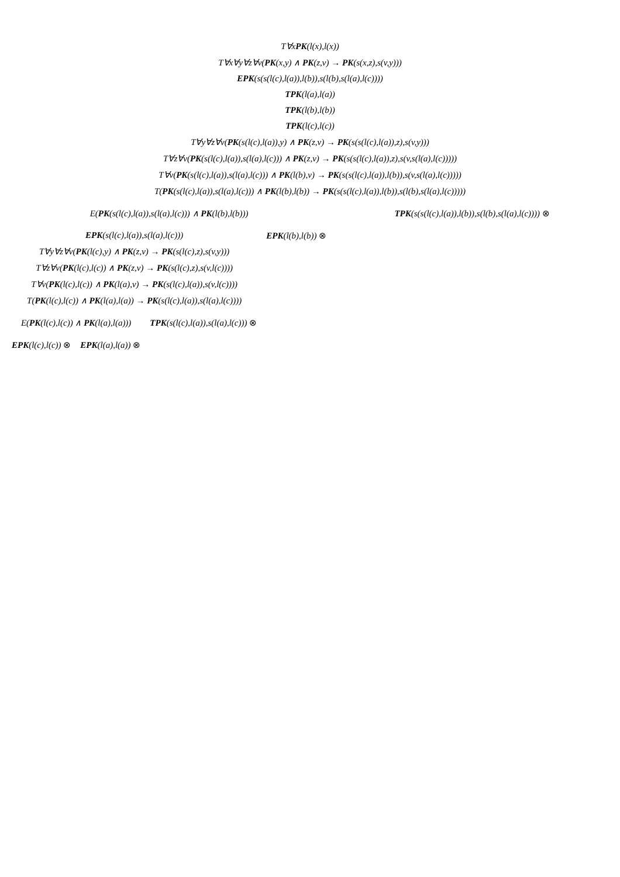T∀xPK(l(x),l(x))
T∀x∀y∀z∀v(PK(x,y) ∧ PK(z,v) → PK(s(x,z),s(v,y)))
EPK(s(s(l(c),l(a)),l(b)),s(l(b),s(l(a),l(c))))
TPK(l(a),l(a))
TPK(l(b),l(b))
TPK(l(c),l(c))
T∀y∀z∀v(PK(s(l(c),l(a)),y) ∧ PK(z,v) → PK(s(s(l(c),l(a)),z),s(v,y)))
T∀z∀v(PK(s(l(c),l(a)),s(l(a),l(c))) ∧ PK(z,v) → PK(s(s(l(c),l(a)),z),s(v,s(l(a),l(c)))))
T∀v(PK(s(l(c),l(a)),s(l(a),l(c))) ∧ PK(l(b),v) → PK(s(s(l(c),l(a)),l(b)),s(v,s(l(a),l(c)))))
T(PK(s(l(c),l(a)),s(l(a),l(c))) ∧ PK(l(b),l(b)) → PK(s(s(l(c),l(a)),l(b)),s(l(b),s(l(a),l(c)))))
E(PK(s(l(c),l(a)),s(l(a),l(c))) ∧ PK(l(b),l(b)))
EPK(s(l(c),l(a)),s(l(a),l(c)))
T∀y∀z∀v(PK(l(c),y) ∧ PK(z,v) → PK(s(l(c),z),s(v,y)))
T∀z∀v(PK(l(c),l(c)) ∧ PK(z,v) → PK(s(l(c),z),s(v,l(c))))
T∀v(PK(l(c),l(c)) ∧ PK(l(a),v) → PK(s(l(c),l(a)),s(v,l(c))))
T(PK(l(c),l(c)) ∧ PK(l(a),l(a)) → PK(s(l(c),l(a)),s(l(a),l(c))))
E(PK(l(c),l(c)) ∧ PK(l(a),l(a)))
EPK(l(c),l(c)) ⊗ EPK(l(a),l(a)) ⊗
TPK(s(l(c),l(a)),s(l(a),l(c))) ⊗
EPK(l(b),l(b)) ⊗
TPK(s(s(l(c),l(a)),l(b)),s(l(b),s(l(a),l(c)))) ⊗